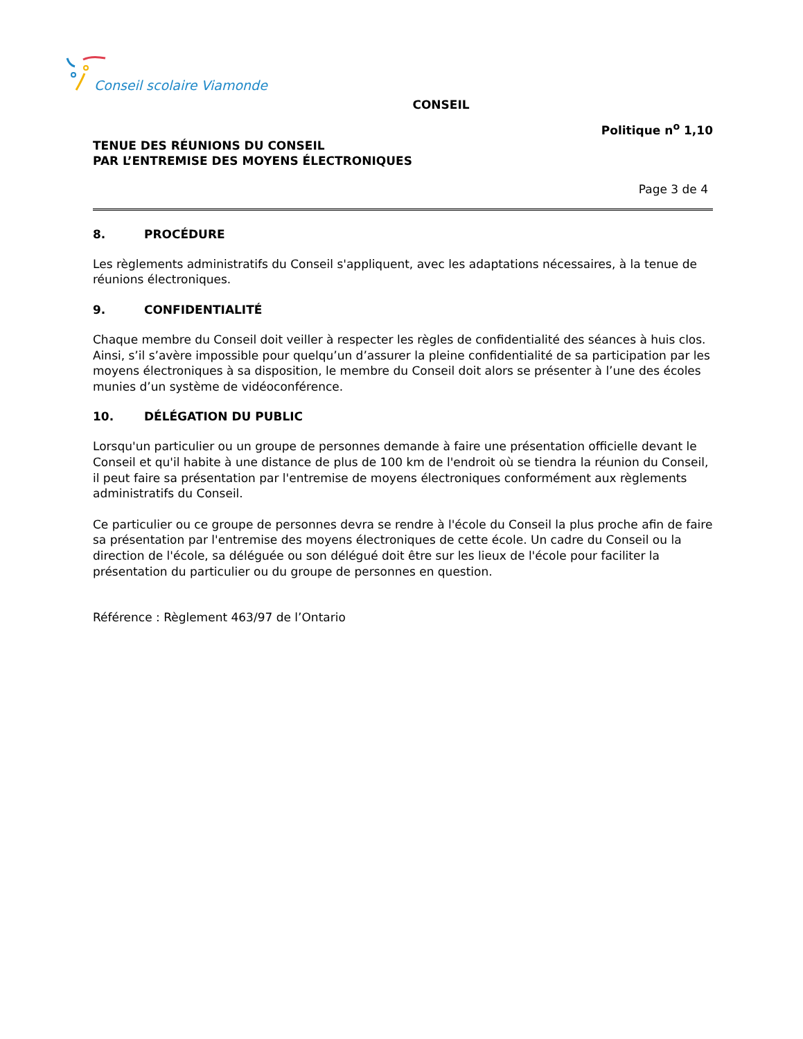Conseil scolaire Viamonde
CONSEIL
Politique n<sup>o</sup> 1,10
TENUE DES RÉUNIONS DU CONSEIL
PAR L’ENTREMISE DES MOYENS ÉLECTRONIQUES
Page 3 de 4
8. PROCÉDURE
Les règlements administratifs du Conseil s'appliquent, avec les adaptations nécessaires, à la tenue de réunions électroniques.
9. CONFIDENTIALITÉ
Chaque membre du Conseil doit veiller à respecter les règles de confidentialité des séances à huis clos. Ainsi, s’il s’avère impossible pour quelqu’un d’assurer la pleine confidentialité de sa participation par les moyens électroniques à sa disposition, le membre du Conseil doit alors se présenter à l’une des écoles munies d’un système de vidéoconférence.
10. DÉLÉGATION DU PUBLIC
Lorsqu'un particulier ou un groupe de personnes demande à faire une présentation officielle devant le Conseil et qu'il habite à une distance de plus de 100 km de l'endroit où se tiendra la réunion du Conseil, il peut faire sa présentation par l'entremise de moyens électroniques conformément aux règlements administratifs du Conseil.
Ce particulier ou ce groupe de personnes devra se rendre à l'école du Conseil la plus proche afin de faire sa présentation par l'entremise des moyens électroniques de cette école. Un cadre du Conseil ou la direction de l'école, sa déléguée ou son délégué doit être sur les lieux de l'école pour faciliter la présentation du particulier ou du groupe de personnes en question.
Référence : Règlement 463/97 de l’Ontario